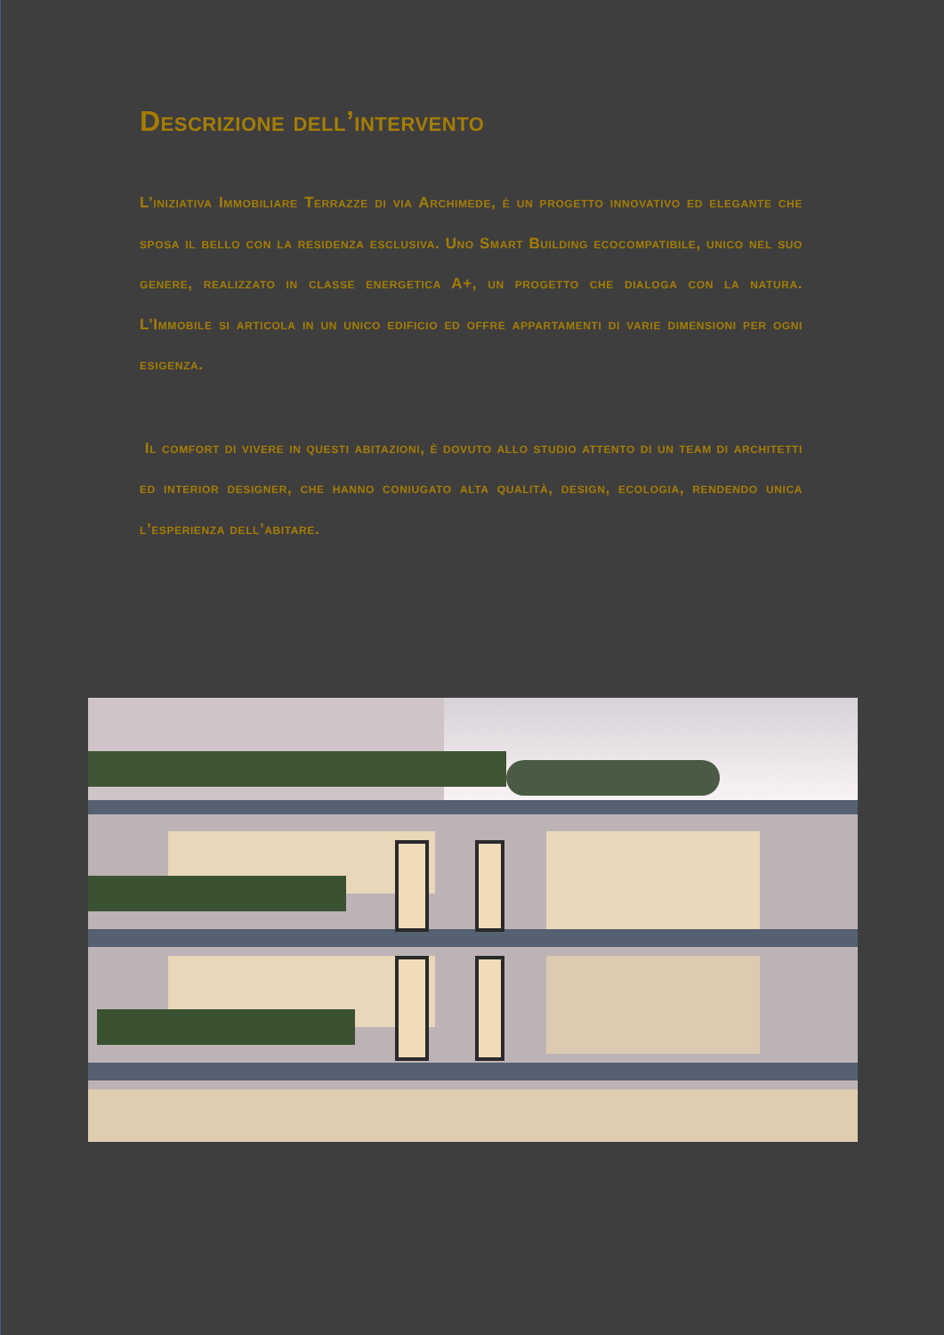Descrizione dell’intervento
L’iniziativa Immobiliare Terrazze di via Archimede, è un progetto innovativo ed elegante che sposa il bello con la residenza esclusiva. Uno Smart Building ecocompatibile, unico nel suo genere, realizzato in classe energetica A+, un progetto che dialoga con la natura. L’Immobile si articola in un unico edificio ed offre appartamenti di varie dimensioni per ogni esigenza.
Il comfort di vivere in questi abitazioni, è dovuto allo studio attento di un team di architetti ed interior designer, che hanno coniugato alta qualità, design, ecologia, rendendo unica l’esperienza dell’abitare.